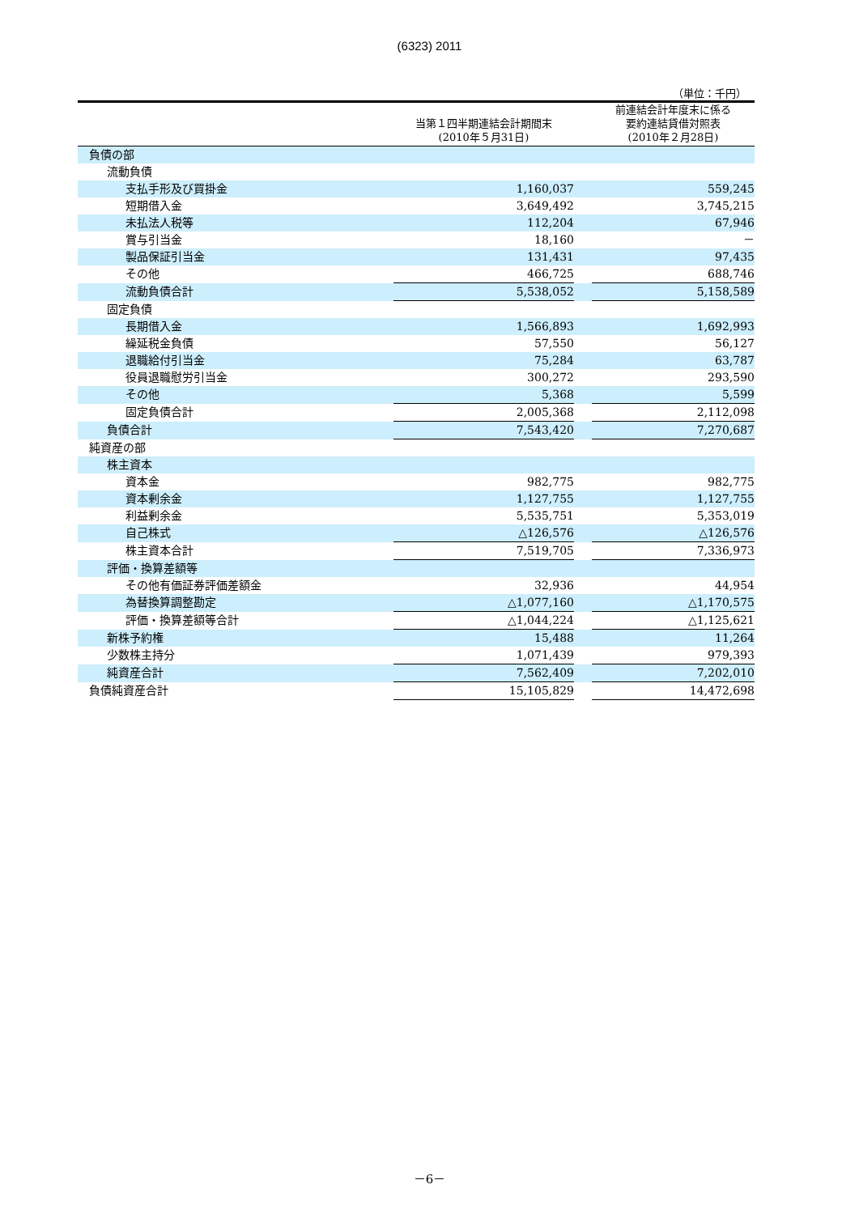(6323) 2011
（単位：千円）
| | 当第１四半期連結会計期間末 (2010年５月31日) | | 前連結会計年度末に係る 要約連結貸借対照表 (2010年２月28日) |
| --- | --- | --- | --- |
| 負債の部 | | | |
| 流動負債 | | | |
| 支払手形及び買掛金 | 1,160,037 | | 559,245 |
| 短期借入金 | 3,649,492 | | 3,745,215 |
| 未払法人税等 | 112,204 | | 67,946 |
| 賞与引当金 | 18,160 | | － |
| 製品保証引当金 | 131,431 | | 97,435 |
| その他 | 466,725 | | 688,746 |
| 流動負債合計 | 5,538,052 | | 5,158,589 |
| 固定負債 | | | |
| 長期借入金 | 1,566,893 | | 1,692,993 |
| 繰延税金負債 | 57,550 | | 56,127 |
| 退職給付引当金 | 75,284 | | 63,787 |
| 役員退職慰労引当金 | 300,272 | | 293,590 |
| その他 | 5,368 | | 5,599 |
| 固定負債合計 | 2,005,368 | | 2,112,098 |
| 負債合計 | 7,543,420 | | 7,270,687 |
| 純資産の部 | | | |
| 株主資本 | | | |
| 資本金 | 982,775 | | 982,775 |
| 資本剰余金 | 1,127,755 | | 1,127,755 |
| 利益剰余金 | 5,535,751 | | 5,353,019 |
| 自己株式 | △126,576 | | △126,576 |
| 株主資本合計 | 7,519,705 | | 7,336,973 |
| 評価・換算差額等 | | | |
| その他有価証券評価差額金 | 32,936 | | 44,954 |
| 為替換算調整勘定 | △1,077,160 | | △1,170,575 |
| 評価・換算差額等合計 | △1,044,224 | | △1,125,621 |
| 新株予約権 | 15,488 | | 11,264 |
| 少数株主持分 | 1,071,439 | | 979,393 |
| 純資産合計 | 7,562,409 | | 7,202,010 |
| 負債純資産合計 | 15,105,829 | | 14,472,698 |
－6－